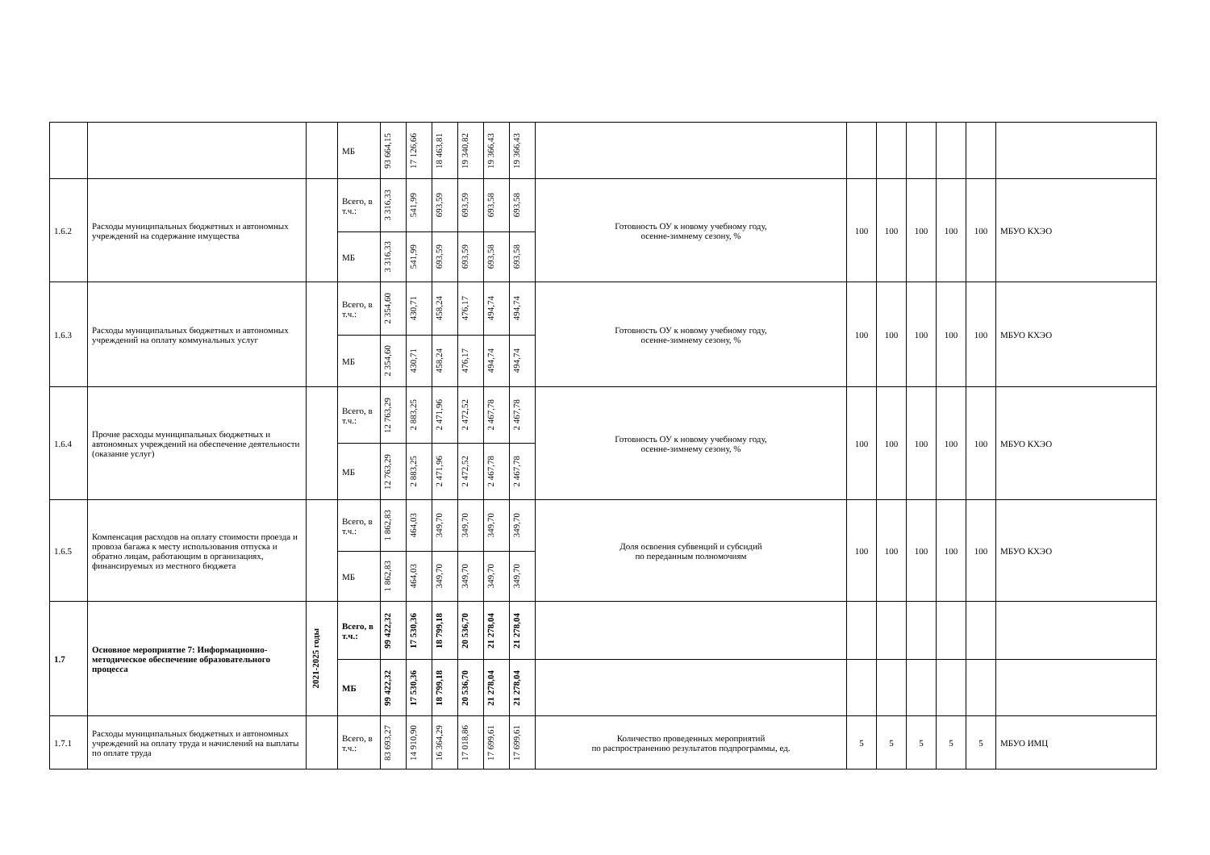| | | | МБ | 93 664,15 | 17 126,66 | 18 463,81 | 19 340,82 | 19 366,43 | 19 366,43 | | | | | | | |
| 1.6.2 | Расходы муниципальных бюджетных и автономных учреждений на содержание имущества | | Всего, в т.ч.: | 3 316,33 | 541,99 | 693,59 | 693,59 | 693,58 | 693,58 | Готовность ОУ к новому учебному году, осенне-зимнему сезону, % | 100 | 100 | 100 | 100 | 100 | МБУО КХЭО |
| | | | МБ | 3 316,33 | 541,99 | 693,59 | 693,59 | 693,58 | 693,58 | | | | | | | |
| 1.6.3 | Расходы муниципальных бюджетных и автономных учреждений на оплату коммунальных услуг | | Всего, в т.ч.: | 2 354,60 | 430,71 | 458,24 | 476,17 | 494,74 | 494,74 | Готовность ОУ к новому учебному году, осенне-зимнему сезону, % | 100 | 100 | 100 | 100 | 100 | МБУО КХЭО |
| | | | МБ | 2 354,60 | 430,71 | 458,24 | 476,17 | 494,74 | 494,74 | | | | | | | |
| 1.6.4 | Прочие расходы муниципальных бюджетных и автономных учреждений на обеспечение деятельности (оказание услуг) | | Всего, в т.ч.: | 12 763,29 | 2 883,25 | 2 471,96 | 2 472,52 | 2 467,78 | 2 467,78 | Готовность ОУ к новому учебному году, осенне-зимнему сезону, % | 100 | 100 | 100 | 100 | 100 | МБУО КХЭО |
| | | | МБ | 12 763,29 | 2 883,25 | 2 471,96 | 2 472,52 | 2 467,78 | 2 467,78 | | | | | | | |
| 1.6.5 | Компенсация расходов на оплату стоимости проезда и провоза багажа к месту использования отпуска и обратно лицам, работающим в организациях, финансируемых из местного бюджета | | Всего, в т.ч.: | 1 862,83 | 464,03 | 349,70 | 349,70 | 349,70 | 349,70 | Доля освоения субвенций и субсидий по переданным полномочиям | 100 | 100 | 100 | 100 | 100 | МБУО КХЭО |
| | | | МБ | 1 862,83 | 464,03 | 349,70 | 349,70 | 349,70 | 349,70 | | | | | | | |
| 1.7 | Основное мероприятие 7: Информационно-методическое обеспечение образовательного процесса | 2021-2025 годы | Всего, в т.ч.: | 99 422,32 | 17 530,36 | 18 799,18 | 20 536,70 | 21 278,04 | 21 278,04 | | | | | | | |
| | | | МБ | 99 422,32 | 17 530,36 | 18 799,18 | 20 536,70 | 21 278,04 | 21 278,04 | | | | | | | |
| 1.7.1 | Расходы муниципальных бюджетных и автономных учреждений на оплату труда и начислений на выплаты по оплате труда | | Всего, в т.ч.: | 83 693,27 | 14 910,90 | 16 364,29 | 17 018,86 | 17 699,61 | 17 699,61 | Количество проведенных мероприятий по распространению результатов подпрограммы, ед. | 5 | 5 | 5 | 5 | 5 | МБУО ИМЦ |